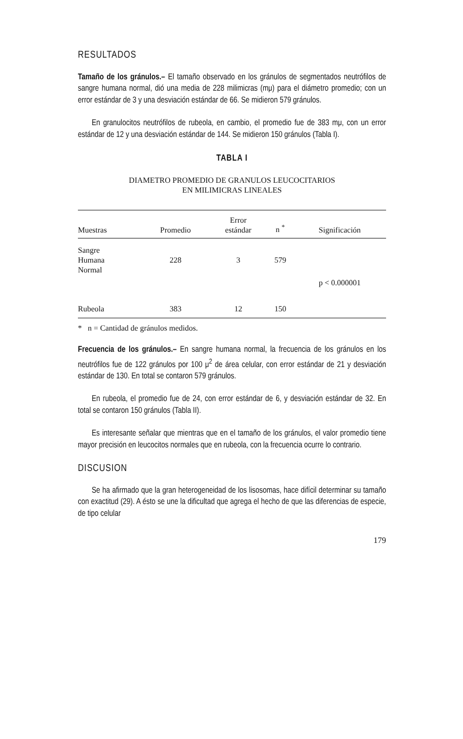RESULTADOS
Tamaño de los gránulos.– El tamaño observado en los gránulos de segmentados neutrófilos de sangre humana normal, dió una media de 228 milimicras (mμ) para el diámetro promedio; con un error estándar de 3 y una desviación estándar de 66. Se midieron 579 gránulos.
En granulocitos neutrófilos de rubeola, en cambio, el promedio fue de 383 mμ, con un error estándar de 12 y una desviación estándar de 144. Se midieron 150 gránulos (Tabla I).
TABLA I
DIAMETRO PROMEDIO DE GRANULOS LEUCOCITARIOS
EN MILIMICRAS LINEALES
| Muestras | Promedio | Error estándar | n <sup>*</sup> | Significación |
| --- | --- | --- | --- | --- |
| Sangre Humana Normal | 228 | 3 | 579 | |
| | | | | p < 0.000001 |
| Rubeola | 383 | 12 | 150 | |
* n = Cantidad de gránulos medidos.
Frecuencia de los gránulos.– En sangre humana normal, la frecuencia de los gránulos en los neutrófilos fue de 122 gránulos por 100 μ<sup>2</sup> de área celular, con error estándar de 21 y desviación estándar de 130. En total se contaron 579 gránulos.
En rubeola, el promedio fue de 24, con error estándar de 6, y desviación estándar de 32. En total se contaron 150 gránulos (Tabla II).
Es interesante señalar que mientras que en el tamaño de los gránulos, el valor promedio tiene mayor precisión en leucocitos normales que en rubeola, con la frecuencia ocurre lo contrario.
DISCUSION
Se ha afirmado que la gran heterogeneidad de los lisosomas, hace difícil determinar su tamaño con exactitud (29). A ésto se une la dificultad que agrega el hecho de que las diferencias de especie, de tipo celular
179